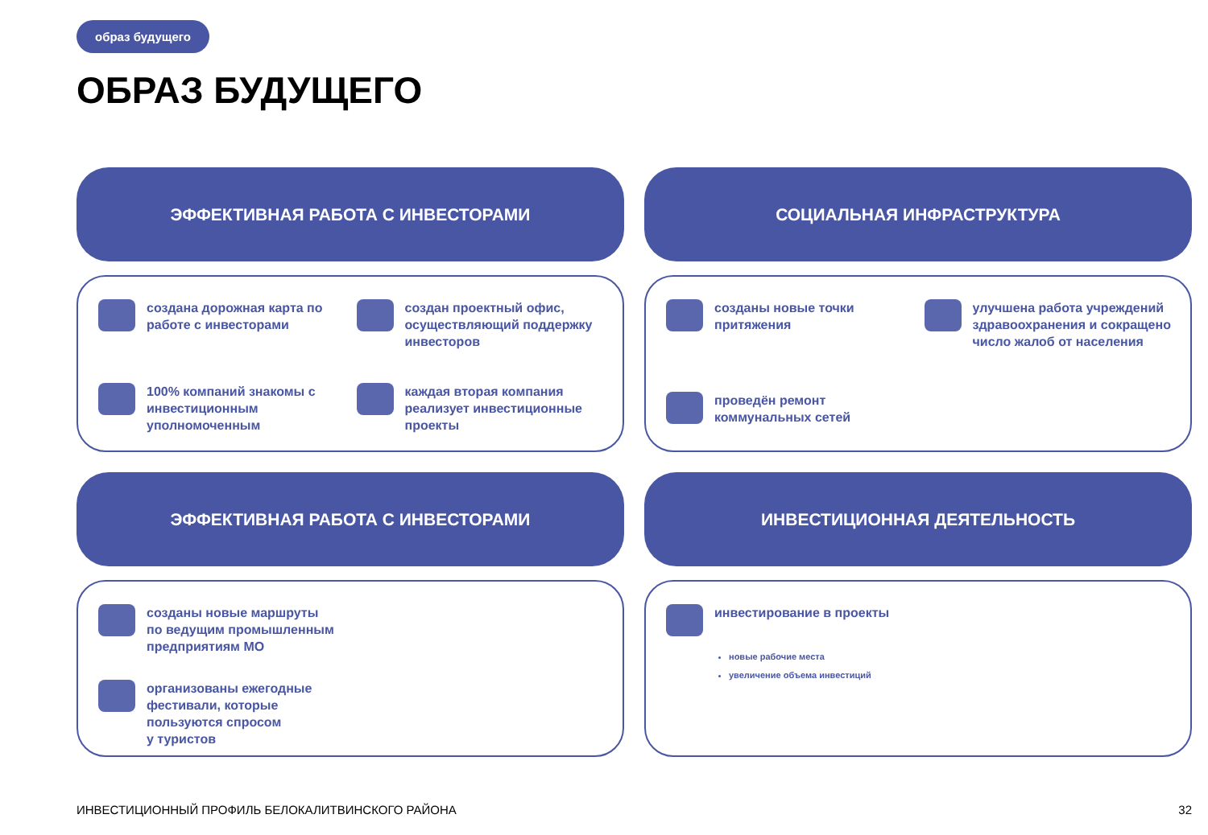образ будущего
ОБРАЗ БУДУЩЕГО
ЭФФЕКТИВНАЯ РАБОТА С ИНВЕСТОРАМИ
создана дорожная карта по работе с инвесторами
создан проектный офис, осуществляющий поддержку инвесторов
100% компаний знакомы с инвестиционным уполномоченным
каждая вторая компания реализует инвестиционные проекты
СОЦИАЛЬНАЯ ИНФРАСТРУКТУРА
созданы новые точки притяжения
улучшена работа учреждений здравоохранения и сокращено число жалоб от населения
проведён ремонт коммунальных сетей
ЭФФЕКТИВНАЯ РАБОТА С ИНВЕСТОРАМИ
созданы новые маршруты
по ведущим промышленным
предприятиям МО
организованы ежегодные
фестивали, которые
пользуются спросом
у туристов
ИНВЕСТИЦИОННАЯ ДЕЯТЕЛЬНОСТЬ
инвестирование в проекты
новые рабочие места
увеличение объема инвестиций
ИНВЕСТИЦИОННЫЙ ПРОФИЛЬ БЕЛОКАЛИТВИНСКОГО РАЙОНА
32